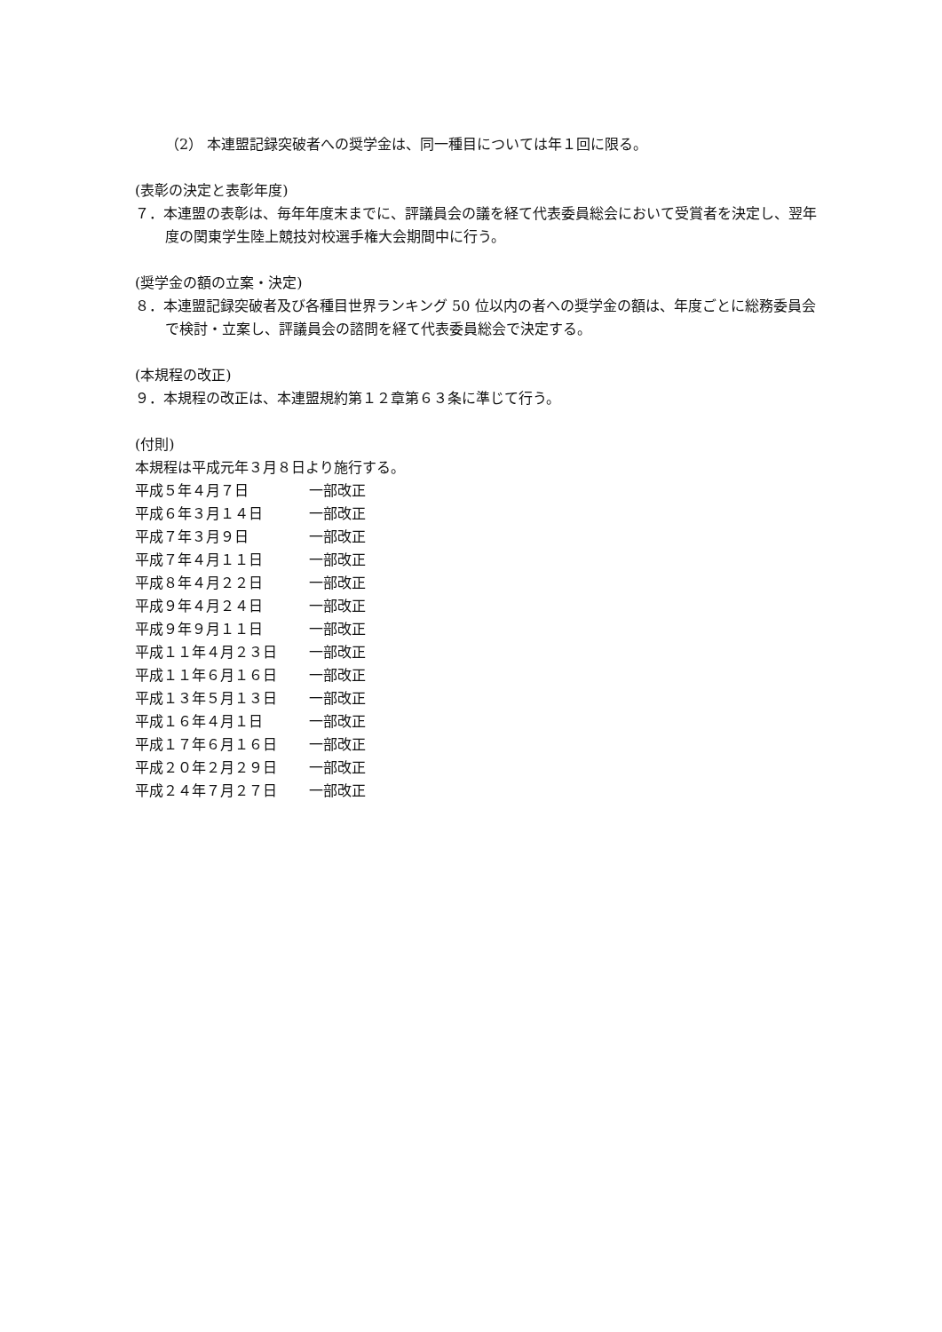（2） 本連盟記録突破者への奨学金は、同一種目については年１回に限る。
(表彰の決定と表彰年度)
７．本連盟の表彰は、毎年年度末までに、評議員会の議を経て代表委員総会において受賞者を決定し、翌年度の関東学生陸上競技対校選手権大会期間中に行う。
(奨学金の額の立案・決定)
８．本連盟記録突破者及び各種目世界ランキング 50 位以内の者への奨学金の額は、年度ごとに総務委員会で検討・立案し、評議員会の諮問を経て代表委員総会で決定する。
(本規程の改正)
９．本規程の改正は、本連盟規約第１２章第６３条に準じて行う。
(付則)
本規程は平成元年３月８日より施行する。
| 平成５年４月７日 | 一部改正 |
| 平成６年３月１４日 | 一部改正 |
| 平成７年３月９日 | 一部改正 |
| 平成７年４月１１日 | 一部改正 |
| 平成８年４月２２日 | 一部改正 |
| 平成９年４月２４日 | 一部改正 |
| 平成９年９月１１日 | 一部改正 |
| 平成１１年４月２３日 | 一部改正 |
| 平成１１年６月１６日 | 一部改正 |
| 平成１３年５月１３日 | 一部改正 |
| 平成１６年４月１日 | 一部改正 |
| 平成１７年６月１６日 | 一部改正 |
| 平成２０年２月２９日 | 一部改正 |
| 平成２４年７月２７日 | 一部改正 |